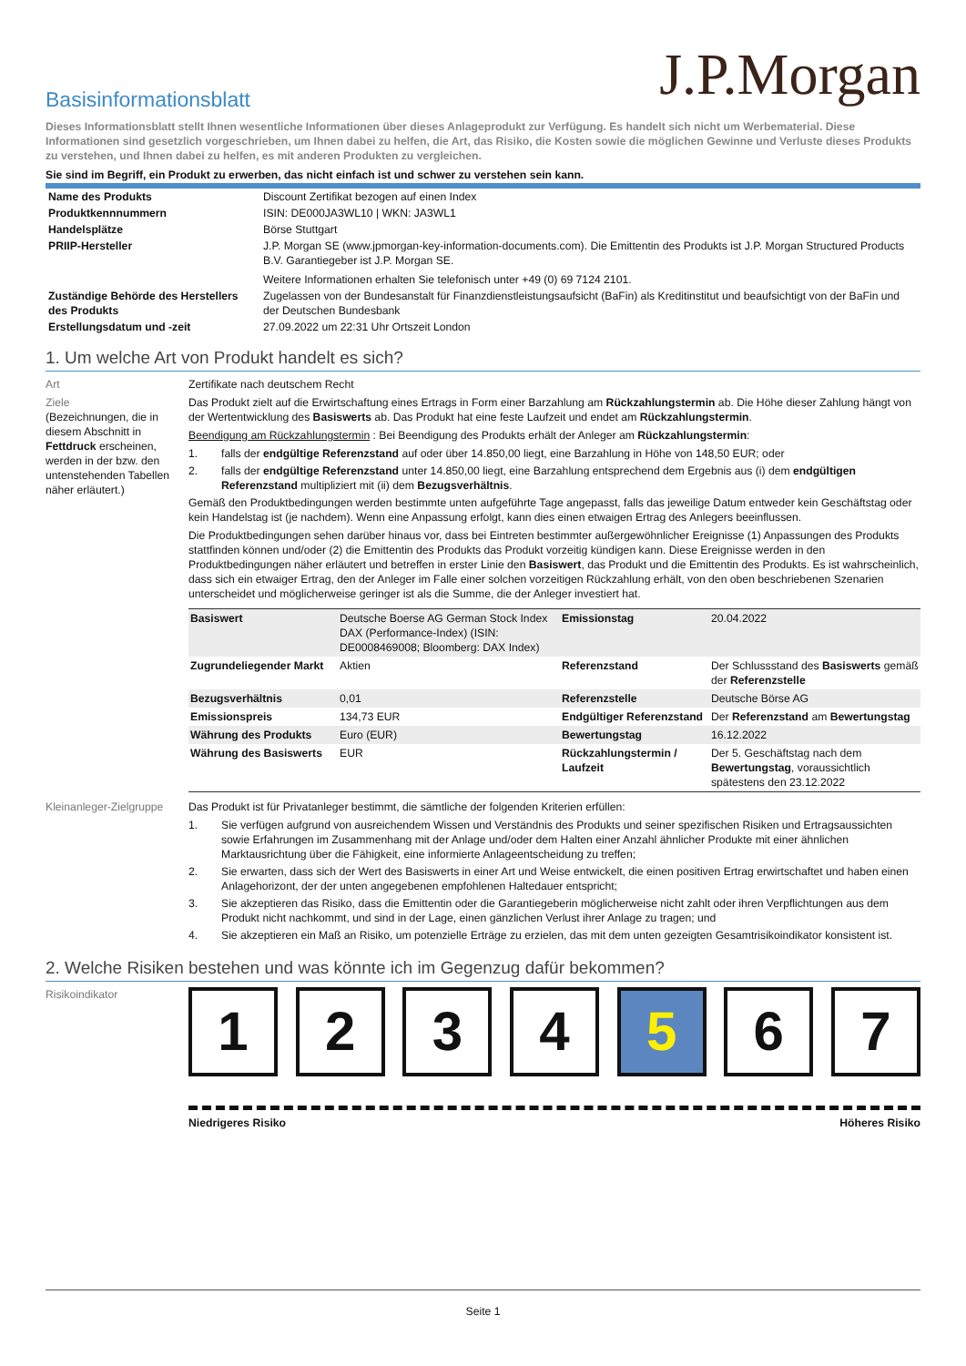J.P.Morgan
Basisinformationsblatt
Dieses Informationsblatt stellt Ihnen wesentliche Informationen über dieses Anlageprodukt zur Verfügung. Es handelt sich nicht um Werbematerial. Diese Informationen sind gesetzlich vorgeschrieben, um Ihnen dabei zu helfen, die Art, das Risiko, die Kosten sowie die möglichen Gewinne und Verluste dieses Produkts zu verstehen, und Ihnen dabei zu helfen, es mit anderen Produkten zu vergleichen.
Sie sind im Begriff, ein Produkt zu erwerben, das nicht einfach ist und schwer zu verstehen sein kann.
| Name des Produkts | Discount Zertifikat bezogen auf einen Index |
| Produktkennnummern | ISIN: DE000JA3WL10 / WKN: JA3WL1 |
| Handelsplätze | Börse Stuttgart |
| PRIIP-Hersteller | J.P. Morgan SE (www.jpmorgan-key-information-documents.com). Die Emittentin des Produkts ist J.P. Morgan Structured Products B.V. Garantiegeber ist J.P. Morgan SE. Weitere Informationen erhalten Sie telefonisch unter +49 (0) 69 7124 2101. |
| Zuständige Behörde des Herstellers des Produkts | Zugelassen von der Bundesanstalt für Finanzdienstleistungsaufsicht (BaFin) als Kreditinstitut und beaufsichtigt von der BaFin und der Deutschen Bundesbank |
| Erstellungsdatum und -zeit | 27.09.2022 um 22:31 Uhr Ortszeit London |
1. Um welche Art von Produkt handelt es sich?
Art Zertifikate nach deutschem Recht
Ziele
(Bezeichnungen, die in diesem Abschnitt in Fettdruck erscheinen, werden in der bzw. den untenstehenden Tabellen näher erläutert.)
Das Produkt zielt auf die Erwirtschaftung eines Ertrags in Form einer Barzahlung am Rückzahlungstermin ab. Die Höhe dieser Zahlung hängt von der Wertentwicklung des Basiswerts ab. Das Produkt hat eine feste Laufzeit und endet am Rückzahlungstermin.
Beendigung am Rückzahlungstermin : Bei Beendigung des Produkts erhält der Anleger am Rückzahlungstermin:
1. falls der endgültige Referenzstand auf oder über 14.850,00 liegt, eine Barzahlung in Höhe von 148,50 EUR; oder
2. falls der endgültige Referenzstand unter 14.850,00 liegt, eine Barzahlung entsprechend dem Ergebnis aus (i) dem endgültigen Referenzstand multipliziert mit (ii) dem Bezugsverhältnis.
Gemäß den Produktbedingungen werden bestimmte unten aufgeführte Tage angepasst, falls das jeweilige Datum entweder kein Geschäftstag oder kein Handelstag ist (je nachdem). Wenn eine Anpassung erfolgt, kann dies einen etwaigen Ertrag des Anlegers beeinflussen.
Die Produktbedingungen sehen darüber hinaus vor, dass bei Eintreten bestimmter außergewöhnlicher Ereignisse (1) Anpassungen des Produkts stattfinden können und/oder (2) die Emittentin des Produkts das Produkt vorzeitig kündigen kann. Diese Ereignisse werden in den Produktbedingungen näher erläutert und betreffen in erster Linie den Basiswert, das Produkt und die Emittentin des Produkts. Es ist wahrscheinlich, dass sich ein etwaiger Ertrag, den der Anleger im Falle einer solchen vorzeitigen Rückzahlung erhält, von den oben beschriebenen Szenarien unterscheidet und möglicherweise geringer ist als die Summe, die der Anleger investiert hat.
| Basiswert | Deutsche Boerse AG German Stock Index DAX (Performance-Index) (ISIN: DE0008469008; Bloomberg: DAX Index) | Emissionstag | 20.04.2022 |
| Zugrundeliegender Markt | Aktien | Referenzstand | Der Schlussstand des Basiswerts gemäß der Referenzstelle |
| Bezugsverhältnis | 0,01 | Referenzstelle | Deutsche Börse AG |
| Emissionspreis | 134,73 EUR | Endgültiger Referenzstand | Der Referenzstand am Bewertungstag |
| Währung des Produkts | Euro (EUR) | Bewertungstag | 16.12.2022 |
| Währung des Basiswerts | EUR | Rückzahlungstermin / Laufzeit | Der 5. Geschäftstag nach dem Bewertungstag , voraussichtlich spätestens den 23.12.2022 |
Kleinanleger-Zielgruppe
Das Produkt ist für Privatanleger bestimmt, die sämtliche der folgenden Kriterien erfüllen:
1. Sie verfügen aufgrund von ausreichendem Wissen und Verständnis des Produkts und seiner spezifischen Risiken und Ertragsaussichten sowie Erfahrungen im Zusammenhang mit der Anlage und/oder dem Halten einer Anzahl ähnlicher Produkte mit einer ähnlichen Marktausrichtung über die Fähigkeit, eine informierte Anlageentscheidung zu treffen;
2. Sie erwarten, dass sich der Wert des Basiswerts in einer Art und Weise entwickelt, die einen positiven Ertrag erwirtschaftet und haben einen Anlagehorizont, der der unten angegebenen empfohlenen Haltedauer entspricht;
3. Sie akzeptieren das Risiko, dass die Emittentin oder die Garantiegeberin möglicherweise nicht zahlt oder ihren Verpflichtungen aus dem Produkt nicht nachkommt, und sind in der Lage, einen gänzlichen Verlust ihrer Anlage zu tragen; und
4. Sie akzeptieren ein Maß an Risiko, um potenzielle Erträge zu erzielen, das mit dem unten gezeigten Gesamtrisikoindikator konsistent ist.
2. Welche Risiken bestehen und was könnte ich im Gegenzug dafür bekommen?
Risikoindikator
1 2 3 4 5 6 7
Niedrigeres Risiko Höheres Risiko
Seite 1